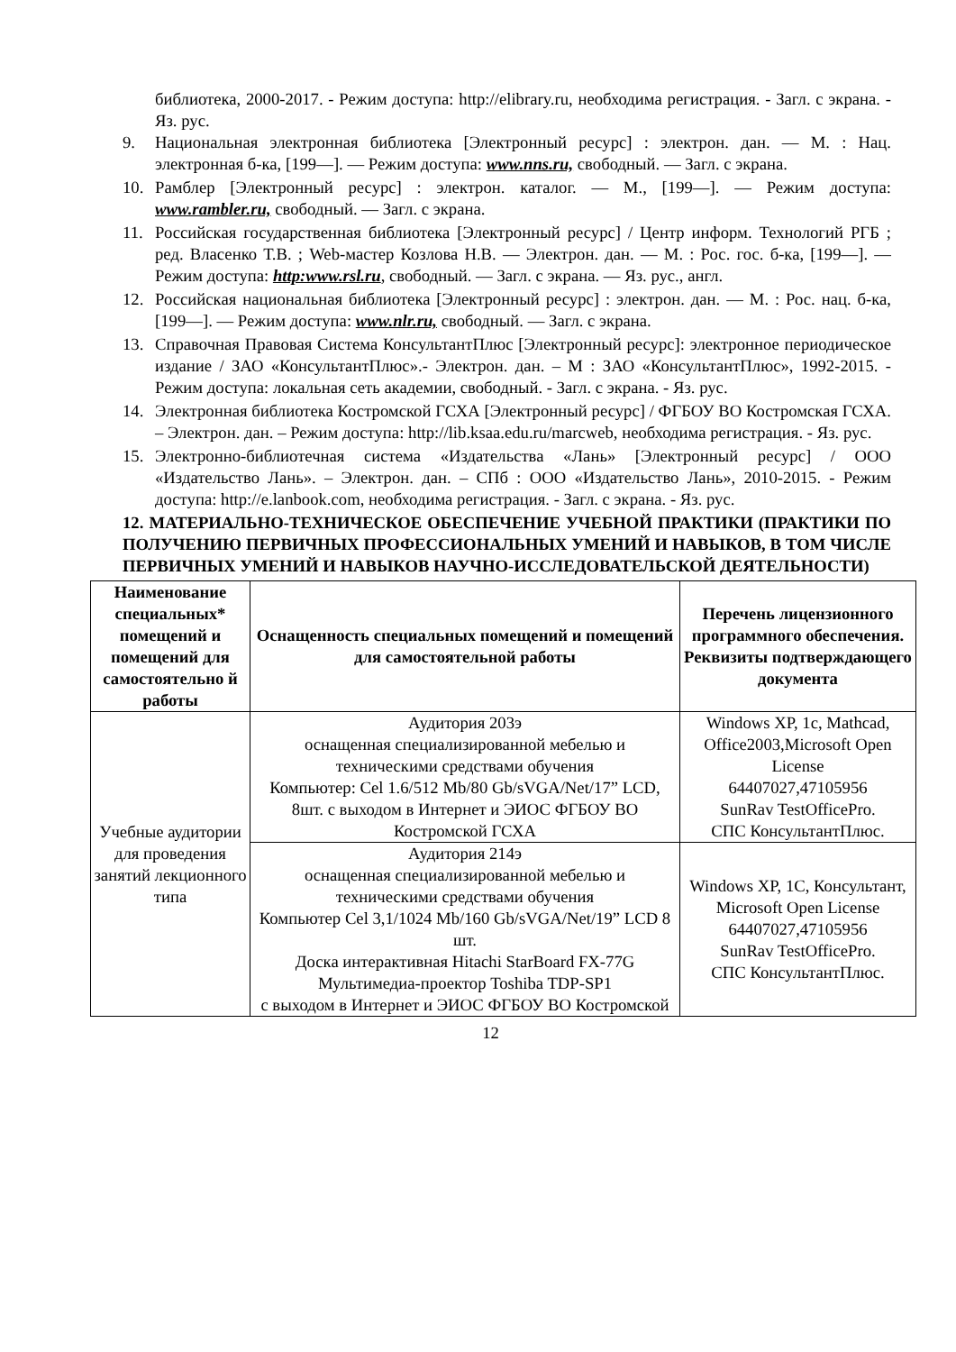библиотека, 2000-2017. - Режим доступа: http://elibrary.ru, необходима регистрация. - Загл. с экрана. - Яз. рус.
9. Национальная электронная библиотека [Электронный ресурс] : электрон. дан. — М. : Нац. электронная б-ка, [199—]. — Режим доступа: www.nns.ru, свободный. — Загл. с экрана.
10. Рамблер [Электронный ресурс] : электрон. каталог. — М., [199—]. — Режим доступа: www.rambler.ru, свободный. — Загл. с экрана.
11. Российская государственная библиотека [Электронный ресурс] / Центр информ. Технологий РГБ ; ред. Власенко Т.В. ; Web-мастер Козлова Н.В. — Электрон. дан. — М. : Рос. гос. б-ка, [199—]. — Режим доступа: http:www.rsl.ru, свободный. — Загл. с экрана. — Яз. рус., англ.
12. Российская национальная библиотека [Электронный ресурс] : электрон. дан. — М. : Рос. нац. б-ка, [199—]. — Режим доступа: www.nlr.ru, свободный. — Загл. с экрана.
13. Справочная Правовая Система КонсультантПлюс [Электронный ресурс]: электронное периодическое издание / ЗАО «КонсультантПлюс».- Электрон. дан. – М : ЗАО «КонсультантПлюс», 1992-2015. - Режим доступа: локальная сеть академии, свободный. - Загл. с экрана. - Яз. рус.
14. Электронная библиотека Костромской ГСХА [Электронный ресурс] / ФГБОУ ВО Костромская ГСХА. – Электрон. дан. – Режим доступа: http://lib.ksaa.edu.ru/marcweb, необходима регистрация. - Яз. рус.
15. Электронно-библиотечная система «Издательства «Лань» [Электронный ресурс] / ООО «Издательство Лань». – Электрон. дан. – СПб : ООО «Издательство Лань», 2010-2015. - Режим доступа: http://e.lanbook.com, необходима регистрация. - Загл. с экрана. - Яз. рус.
12. МАТЕРИАЛЬНО-ТЕХНИЧЕСКОЕ ОБЕСПЕЧЕНИЕ УЧЕБНОЙ ПРАКТИКИ (ПРАКТИКИ ПО ПОЛУЧЕНИЮ ПЕРВИЧНЫХ ПРОФЕССИОНАЛЬНЫХ УМЕНИЙ И НАВЫКОВ, В ТОМ ЧИСЛЕ ПЕРВИЧНЫХ УМЕНИЙ И НАВЫКОВ НАУЧНО-ИССЛЕДОВАТЕЛЬСКОЙ ДЕЯТЕЛЬНОСТИ)
| Наименование специальных* помещений и помещений для самостоятельно й работы | Оснащенность специальных помещений и помещений для самостоятельной работы | Перечень лицензионного программного обеспечения. Реквизиты подтверждающего документа |
| --- | --- | --- |
| Учебные аудитории для проведения занятий лекционного типа | Аудитория 203э оснащенная специализированной мебелью и техническими средствами обучения Компьютер: Cel 1.6/512 Mb/80 Gb/sVGA/Net/17” LCD, 8шт. с выходом в Интернет и ЭИОС ФГБОУ ВО Костромской ГСХА | Windows XP, 1c, Mathcad, Office2003,Microsoft Open License 64407027,47105956 SunRav TestOfficePro. СПС КонсультантПлюс. |
| | Аудитория 214э оснащенная специализированной мебелью и техническими средствами обучения Компьютер Cel 3,1/1024 Mb/160 Gb/sVGA/Net/19” LCD 8 шт. Доска интерактивная Hitachi StarBoard FX-77G Мультимедиа-проектор Toshiba TDP-SP1 с выходом в Интернет и ЭИОС ФГБОУ ВО Костромской | Windows XP, 1C, Консультант, Microsoft Open License 64407027,47105956 SunRav TestOfficePro. СПС КонсультантПлюс. |
12